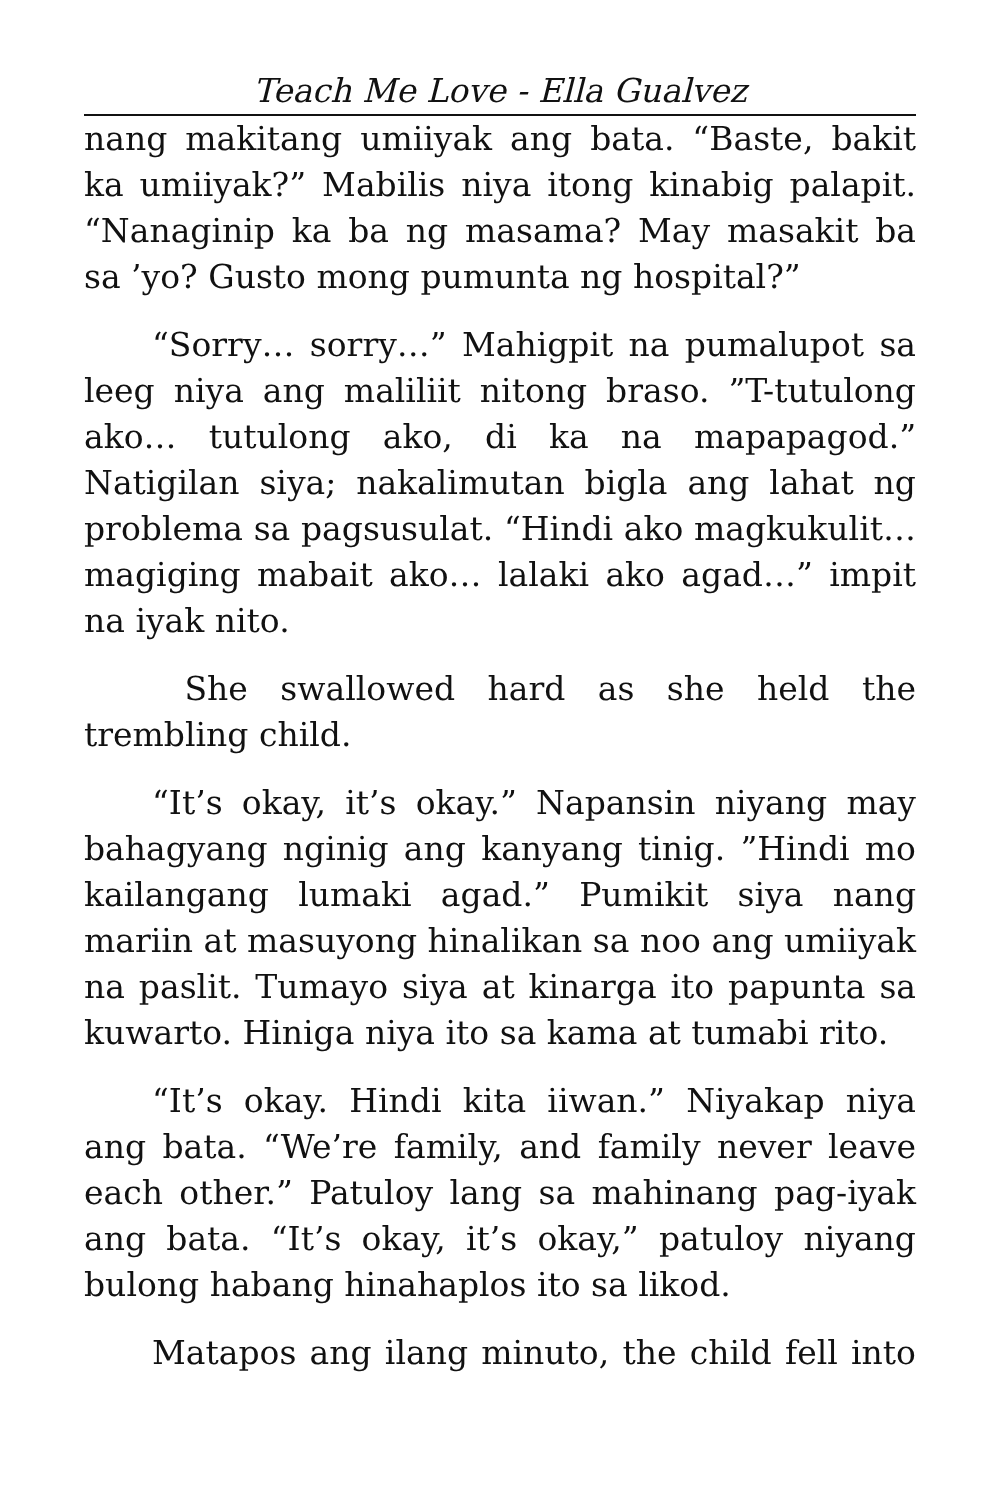Teach Me Love - Ella Gualvez
nang makitang umiiyak ang bata. “Baste, bakit ka umiiyak?” Mabilis niya itong kinabig palapit. “Nanaginip ka ba ng masama? May masakit ba sa ’yo? Gusto mong pumunta ng hospital?”
“Sorry… sorry…” Mahigpit na pumalupot sa leeg niya ang maliliit nitong braso. ”T-tutulong ako… tutulong ako, di ka na mapapagod.” Natigilan siya; nakalimutan bigla ang lahat ng problema sa pagsusulat. “Hindi ako magkukulit… magiging mabait ako… lalaki ako agad…” impit na iyak nito.
She swallowed hard as she held the trembling child.
“It’s okay, it’s okay.” Napansin niyang may bahagyang nginig ang kanyang tinig. ”Hindi mo kailangang lumaki agad.” Pumikit siya nang mariin at masuyong hinalikan sa noo ang umiiyak na paslit. Tumayo siya at kinarga ito papunta sa kuwarto. Hiniga niya ito sa kama at tumabi rito.
“It’s okay. Hindi kita iiwan.” Niyakap niya ang bata. “We’re family, and family never leave each other.” Patuloy lang sa mahinang pag-iyak ang bata. “It’s okay, it’s okay,” patuloy niyang bulong habang hinahaplos ito sa likod.
Matapos ang ilang minuto, the child fell into